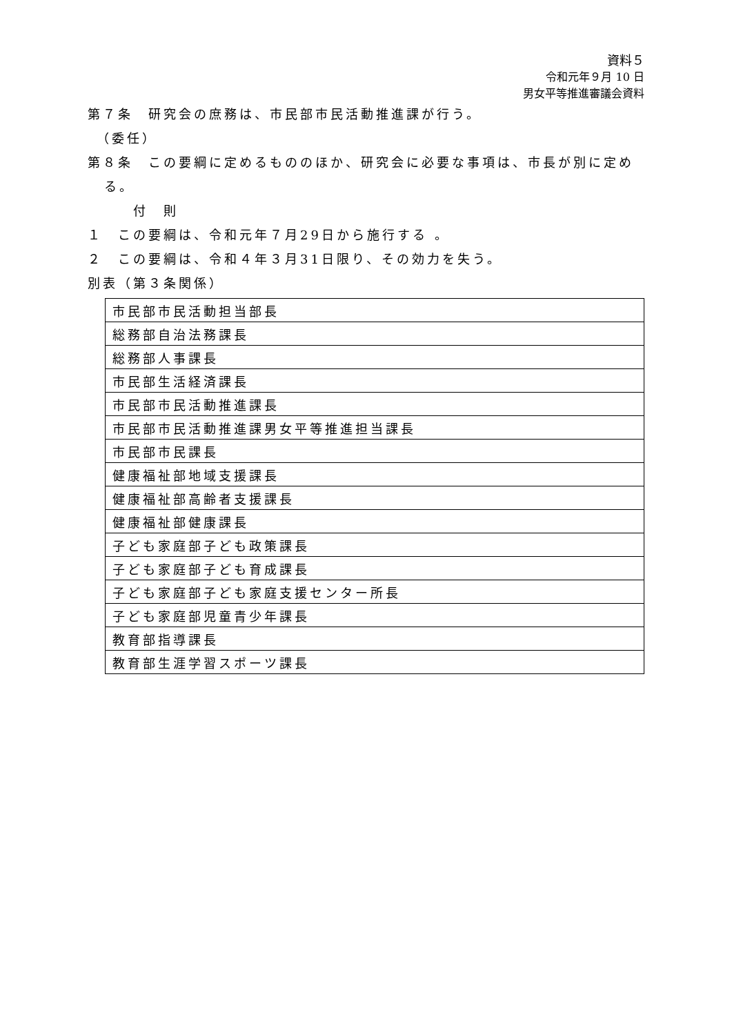資料５
令和元年９月 10 日
男女平等推進審議会資料
第７条　研究会の庶務は、市民部市民活動推進課が行う。
　（委任）
第８条　この要綱に定めるもののほか、研究会に必要な事項は、市長が別に定める。
　　　付　則
１　この要綱は、令和元年７月29日から施行する 。
２　この要綱は、令和４年３月31日限り、その効力を失う。
別表（第３条関係）
| 市民部市民活動担当部長 |
| 総務部自治法務課長 |
| 総務部人事課長 |
| 市民部生活経済課長 |
| 市民部市民活動推進課長 |
| 市民部市民活動推進課男女平等推進担当課長 |
| 市民部市民課長 |
| 健康福祉部地域支援課長 |
| 健康福祉部高齢者支援課長 |
| 健康福祉部健康課長 |
| 子ども家庭部子ども政策課長 |
| 子ども家庭部子ども育成課長 |
| 子ども家庭部子ども家庭支援センター所長 |
| 子ども家庭部児童青少年課長 |
| 教育部指導課長 |
| 教育部生涯学習スポーツ課長 |